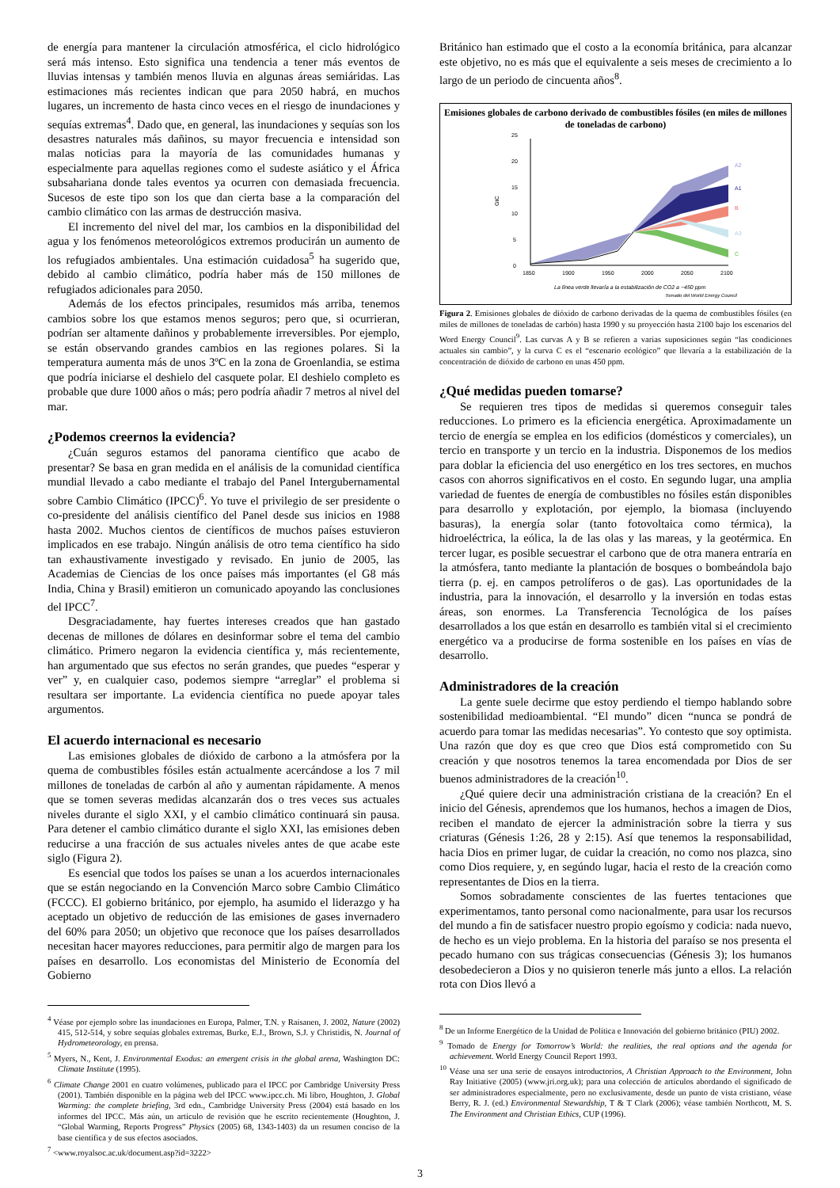de energía para mantener la circulación atmosférica, el ciclo hidrológico será más intenso. Esto significa una tendencia a tener más eventos de lluvias intensas y también menos lluvia en algunas áreas semiáridas. Las estimaciones más recientes indican que para 2050 habrá, en muchos lugares, un incremento de hasta cinco veces en el riesgo de inundaciones y sequías extremas<sup>4</sup>. Dado que, en general, las inundaciones y sequías son los desastres naturales más dañinos, su mayor frecuencia e intensidad son malas noticias para la mayoría de las comunidades humanas y especialmente para aquellas regiones como el sudeste asiático y el África subsahariana donde tales eventos ya ocurren con demasiada frecuencia. Sucesos de este tipo son los que dan cierta base a la comparación del cambio climático con las armas de destrucción masiva.
El incremento del nivel del mar, los cambios en la disponibilidad del agua y los fenómenos meteorológicos extremos producirán un aumento de los refugiados ambientales. Una estimación cuidadosa<sup>5</sup> ha sugerido que, debido al cambio climático, podría haber más de 150 millones de refugiados adicionales para 2050.
Además de los efectos principales, resumidos más arriba, tenemos cambios sobre los que estamos menos seguros; pero que, si ocurrieran, podrían ser altamente dañinos y probablemente irreversibles. Por ejemplo, se están observando grandes cambios en las regiones polares. Si la temperatura aumenta más de unos 3ºC en la zona de Groenlandia, se estima que podría iniciarse el deshielo del casquete polar. El deshielo completo es probable que dure 1000 años o más; pero podría añadir 7 metros al nivel del mar.
¿Podemos creernos la evidencia?
¿Cuán seguros estamos del panorama científico que acabo de presentar? Se basa en gran medida en el análisis de la comunidad científica mundial llevado a cabo mediante el trabajo del Panel Intergubernamental sobre Cambio Climático (IPCC)<sup>6</sup>. Yo tuve el privilegio de ser presidente o co-presidente del análisis científico del Panel desde sus inicios en 1988 hasta 2002. Muchos cientos de científicos de muchos países estuvieron implicados en ese trabajo. Ningún análisis de otro tema científico ha sido tan exhaustivamente investigado y revisado. En junio de 2005, las Academias de Ciencias de los once países más importantes (el G8 más India, China y Brasil) emitieron un comunicado apoyando las conclusiones del IPCC<sup>7</sup>.
Desgraciadamente, hay fuertes intereses creados que han gastado decenas de millones de dólares en desinformar sobre el tema del cambio climático. Primero negaron la evidencia científica y, más recientemente, han argumentado que sus efectos no serán grandes, que puedes “esperar y ver” y, en cualquier caso, podemos siempre “arreglar” el problema si resultara ser importante. La evidencia científica no puede apoyar tales argumentos.
El acuerdo internacional es necesario
Las emisiones globales de dióxido de carbono a la atmósfera por la quema de combustibles fósiles están actualmente acercándose a los 7 mil millones de toneladas de carbón al año y aumentan rápidamente. A menos que se tomen severas medidas alcanzarán dos o tres veces sus actuales niveles durante el siglo XXI, y el cambio climático continuará sin pausa. Para detener el cambio climático durante el siglo XXI, las emisiones deben reducirse a una fracción de sus actuales niveles antes de que acabe este siglo (Figura 2).
Es esencial que todos los países se unan a los acuerdos internacionales que se están negociando en la Convención Marco sobre Cambio Climático (FCCC). El gobierno británico, por ejemplo, ha asumido el liderazgo y ha aceptado un objetivo de reducción de las emisiones de gases invernadero del 60% para 2050; un objetivo que reconoce que los países desarrollados necesitan hacer mayores reducciones, para permitir algo de margen para los países en desarrollo. Los economistas del Ministerio de Economía del Gobierno
<sup>4</sup> Véase por ejemplo sobre las inundaciones en Europa, Palmer, T.N. y Raisanen, J. 2002, Nature (2002) 415, 512-514, y sobre sequías globales extremas, Burke, E.J., Brown, S.J. y Christidis, N. Journal of Hydrometeorology, en prensa.
<sup>5</sup> Myers, N., Kent, J. Environmental Exodus: an emergent crisis in the global arena, Washington DC: Climate Institute (1995).
<sup>6</sup> Climate Change 2001 en cuatro volúmenes, publicado para el IPCC por Cambridge University Press (2001). También disponible en la página web del IPCC www.ipcc.ch. Mi libro, Houghton, J. Global Warming: the complete briefing, 3rd edn., Cambridge University Press (2004) está basado en los informes del IPCC. Más aún, un artículo de revisión que he escrito recientemente (Houghton, J. “Global Warming, Reports Progress” Physics (2005) 68, 1343-1403) da un resumen conciso de la base científica y de sus efectos asociados.
<sup>7</sup> <www.royalsoc.ac.uk/document.asp?id=3222>
Británico han estimado que el costo a la economía británica, para alcanzar este objetivo, no es más que el equivalente a seis meses de crecimiento a lo largo de un periodo de cincuenta años<sup>8</sup>.
Emisiones globales de carbono derivado de combustibles fósiles (en miles de millones de toneladas de carbono)
0
5
10
15
20
25
GtC
1850
1900
1950
2000
2050
2100
A2
A1
B
A3
C
La línea verde llevaría a la estabilización de CO2 a ~450 ppm
Tomado del World Energy Council
Figura 2. Emisiones globales de dióxido de carbono derivadas de la quema de combustibles fósiles (en miles de millones de toneladas de carbón) hasta 1990 y su proyección hasta 2100 bajo los escenarios del Word Energy Council<sup>9</sup>. Las curvas A y B se refieren a varias suposiciones según “las condiciones actuales sin cambio”, y la curva C es el “escenario ecológico” que llevaría a la estabilización de la concentración de dióxido de carbono en unas 450 ppm.
¿Qué medidas pueden tomarse?
Se requieren tres tipos de medidas si queremos conseguir tales reducciones. Lo primero es la eficiencia energética. Aproximadamente un tercio de energía se emplea en los edificios (domésticos y comerciales), un tercio en transporte y un tercio en la industria. Disponemos de los medios para doblar la eficiencia del uso energético en los tres sectores, en muchos casos con ahorros significativos en el costo. En segundo lugar, una amplia variedad de fuentes de energía de combustibles no fósiles están disponibles para desarrollo y explotación, por ejemplo, la biomasa (incluyendo basuras), la energía solar (tanto fotovoltaica como térmica), la hidroeléctrica, la eólica, la de las olas y las mareas, y la geotérmica. En tercer lugar, es posible secuestrar el carbono que de otra manera entraría en la atmósfera, tanto mediante la plantación de bosques o bombeándola bajo tierra (p. ej. en campos petrolíferos o de gas). Las oportunidades de la industria, para la innovación, el desarrollo y la inversión en todas estas áreas, son enormes. La Transferencia Tecnológica de los países desarrollados a los que están en desarrollo es también vital si el crecimiento energético va a producirse de forma sostenible en los países en vías de desarrollo.
Administradores de la creación
La gente suele decirme que estoy perdiendo el tiempo hablando sobre sostenibilidad medioambiental. “El mundo” dicen “nunca se pondrá de acuerdo para tomar las medidas necesarias”. Yo contesto que soy optimista. Una razón que doy es que creo que Dios está comprometido con Su creación y que nosotros tenemos la tarea encomendada por Dios de ser buenos administradores de la creación<sup>10</sup>.
¿Qué quiere decir una administración cristiana de la creación? En el inicio del Génesis, aprendemos que los humanos, hechos a imagen de Dios, reciben el mandato de ejercer la administración sobre la tierra y sus criaturas (Génesis 1:26, 28 y 2:15). Así que tenemos la responsabilidad, hacia Dios en primer lugar, de cuidar la creación, no como nos plazca, sino como Dios requiere, y, en segúndo lugar, hacia el resto de la creación como representantes de Dios en la tierra.
Somos sobradamente conscientes de las fuertes tentaciones que experimentamos, tanto personal como nacionalmente, para usar los recursos del mundo a fin de satisfacer nuestro propio egoísmo y codicia: nada nuevo, de hecho es un viejo problema. En la historia del paraíso se nos presenta el pecado humano con sus trágicas consecuencias (Génesis 3); los humanos desobedecieron a Dios y no quisieron tenerle más junto a ellos. La relación rota con Dios llevó a
<sup>8</sup> De un Informe Energético de la Unidad de Política e Innovación del gobierno británico (PIU) 2002.
<sup>9</sup> Tomado de Energy for Tomorrow’s World: the realities, the real options and the agenda for achievement. World Energy Council Report 1993.
<sup>10</sup> Véase una ser una serie de ensayos introductorios, A Christian Approach to the Environment, John Ray Initiative (2005) (www.jri.org.uk); para una colección de artículos abordando el significado de ser administradores especialmente, pero no exclusivamente, desde un punto de vista cristiano, véase Berry, R. J. (ed.) Environmental Stewardship, T & T Clark (2006); véase también Northcott, M. S. The Environment and Christian Ethics, CUP (1996).
3